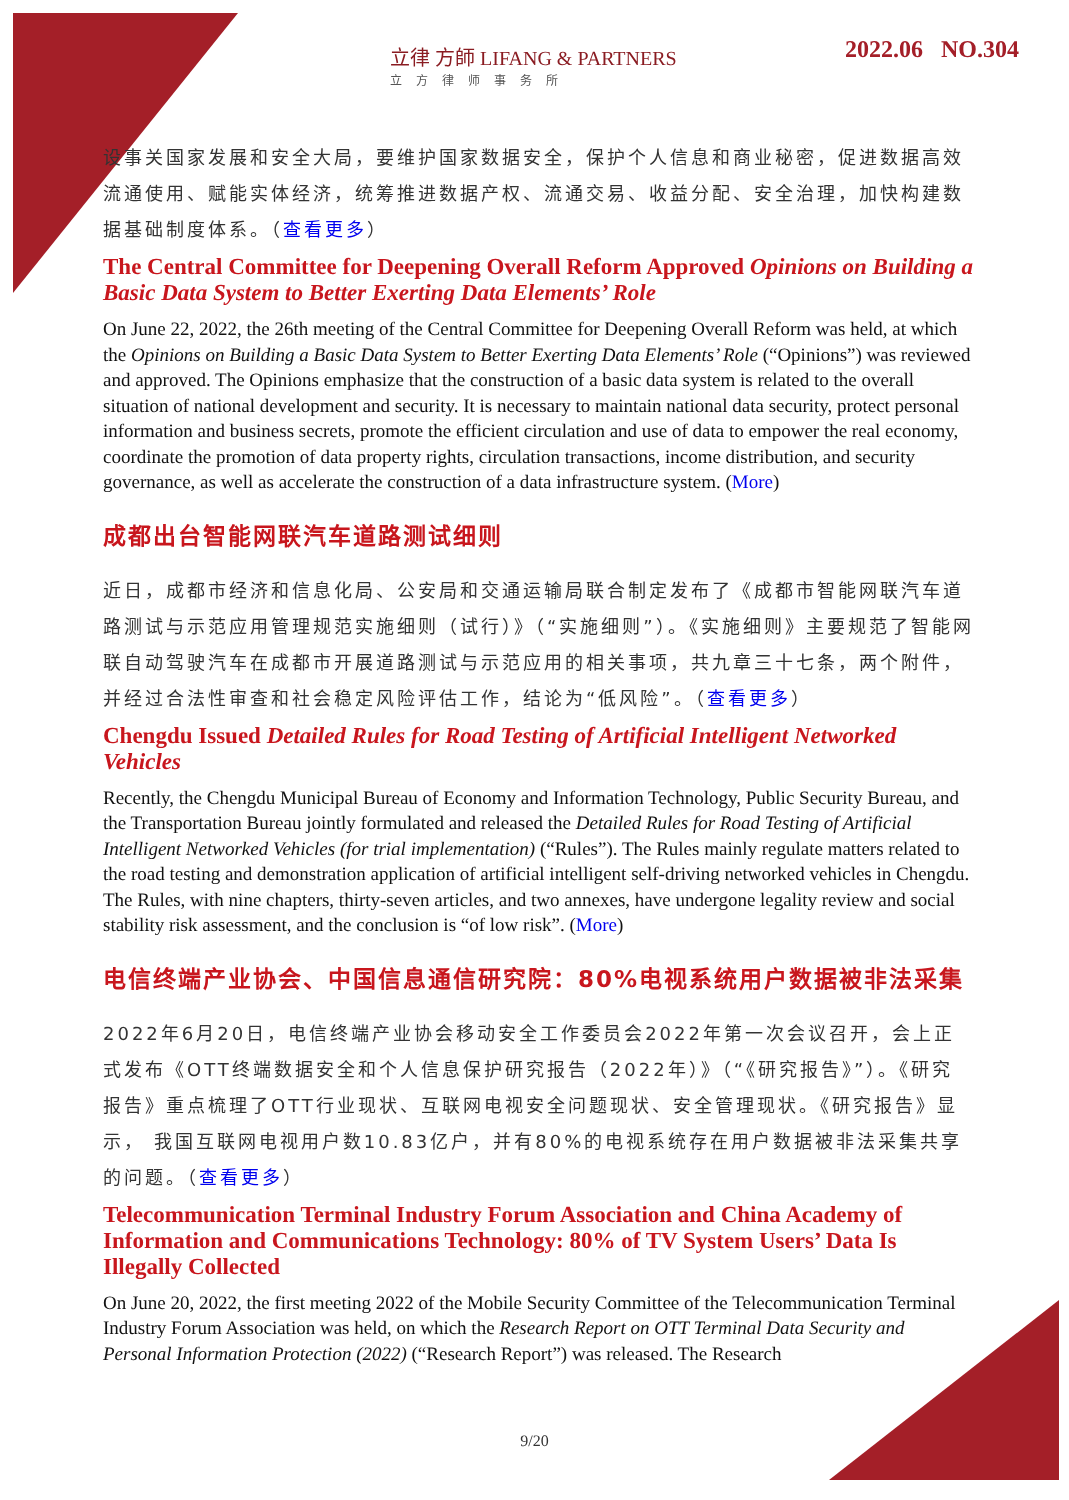立律 方師 LIFANG & PARTNERS
立方律师事务所
2022.06 NO.304
设事关国家发展和安全大局，要维护国家数据安全，保护个人信息和商业秘密，促进数据高效流通使用、赋能实体经济，统筹推进数据产权、流通交易、收益分配、安全治理，加快构建数据基础制度体系。（查看更多）
The Central Committee for Deepening Overall Reform Approved Opinions on Building a Basic Data System to Better Exerting Data Elements’ Role
On June 22, 2022, the 26th meeting of the Central Committee for Deepening Overall Reform was held, at which the Opinions on Building a Basic Data System to Better Exerting Data Elements’ Role (“Opinions”) was reviewed and approved. The Opinions emphasize that the construction of a basic data system is related to the overall situation of national development and security. It is necessary to maintain national data security, protect personal information and business secrets, promote the efficient circulation and use of data to empower the real economy, coordinate the promotion of data property rights, circulation transactions, income distribution, and security governance, as well as accelerate the construction of a data infrastructure system. (More)
成都出台智能网联汽车道路测试细则
近日，成都市经济和信息化局、公安局和交通运输局联合制定发布了《成都市智能网联汽车道路测试与示范应用管理规范实施细则（试行）》（“实施细则”）。《实施细则》主要规范了智能网联自动驾驶汽车在成都市开展道路测试与示范应用的相关事项，共九章三十七条，两个附件，并经过合法性审查和社会稳定风险评估工作，结论为“低风险”。（查看更多）
Chengdu Issued Detailed Rules for Road Testing of Artificial Intelligent Networked Vehicles
Recently, the Chengdu Municipal Bureau of Economy and Information Technology, Public Security Bureau, and the Transportation Bureau jointly formulated and released the Detailed Rules for Road Testing of Artificial Intelligent Networked Vehicles (for trial implementation) (“Rules”). The Rules mainly regulate matters related to the road testing and demonstration application of artificial intelligent self-driving networked vehicles in Chengdu. The Rules, with nine chapters, thirty-seven articles, and two annexes, have undergone legality review and social stability risk assessment, and the conclusion is “of low risk”. (More)
电信终端产业协会、中国信息通信研究院：80%电视系统用户数据被非法采集
2022年6月20日，电信终端产业协会移动安全工作委员会2022年第一次会议召开，会上正式发布《OTT终端数据安全和个人信息保护研究报告（2022年）》（“《研究报告》”）。《研究报告》重点梳理了OTT行业现状、互联网电视安全问题现状、安全管理现状。《研究报告》显示， 我国互联网电视用户数10.83亿户，并有80%的电视系统存在用户数据被非法采集共享的问题。（查看更多）
Telecommunication Terminal Industry Forum Association and China Academy of Information and Communications Technology: 80% of TV System Users’ Data Is Illegally Collected
On June 20, 2022, the first meeting 2022 of the Mobile Security Committee of the Telecommunication Terminal Industry Forum Association was held, on which the Research Report on OTT Terminal Data Security and Personal Information Protection (2022) (“Research Report”) was released. The Research
9/20